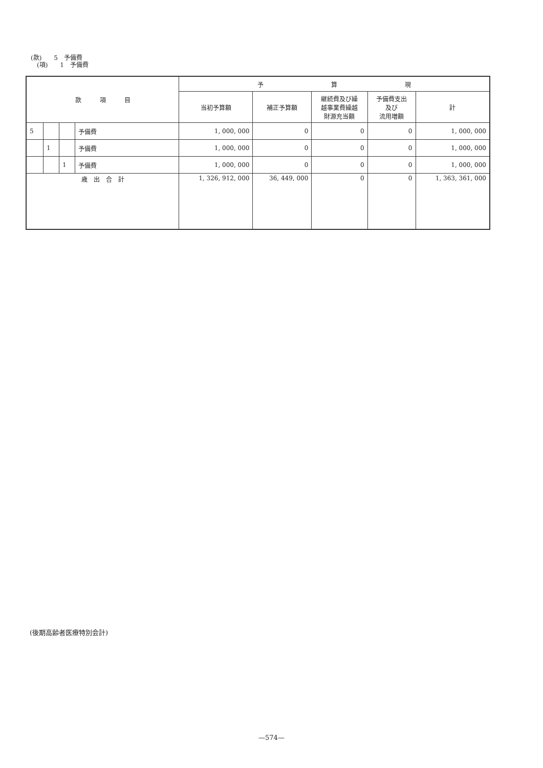(款)　　5　予備費
　(項)　　1　予備費
| 款 項 目 | | | | 予 算 現 | | | | |
| --- | --- | --- | --- | --- | --- | --- | --- | --- |
| | | | | 当初予算額 | 補正予算額 | 継続費及び繰 越事業費繰越 財源充当額 | 予備費支出 及び 流用増額 | 計 |
| 5 | | | 予備費 | 1, 000, 000 | 0 | 0 | 0 | 1, 000, 000 |
| | 1 | | 予備費 | 1, 000, 000 | 0 | 0 | 0 | 1, 000, 000 |
| | | 1 | 予備費 | 1, 000, 000 | 0 | 0 | 0 | 1, 000, 000 |
| 歳 出 合 計 | | | | 1, 326, 912, 000 | 36, 449, 000 | 0 | 0 | 1, 363, 361, 000 |
(後期高齢者医療特別会計)
—574—